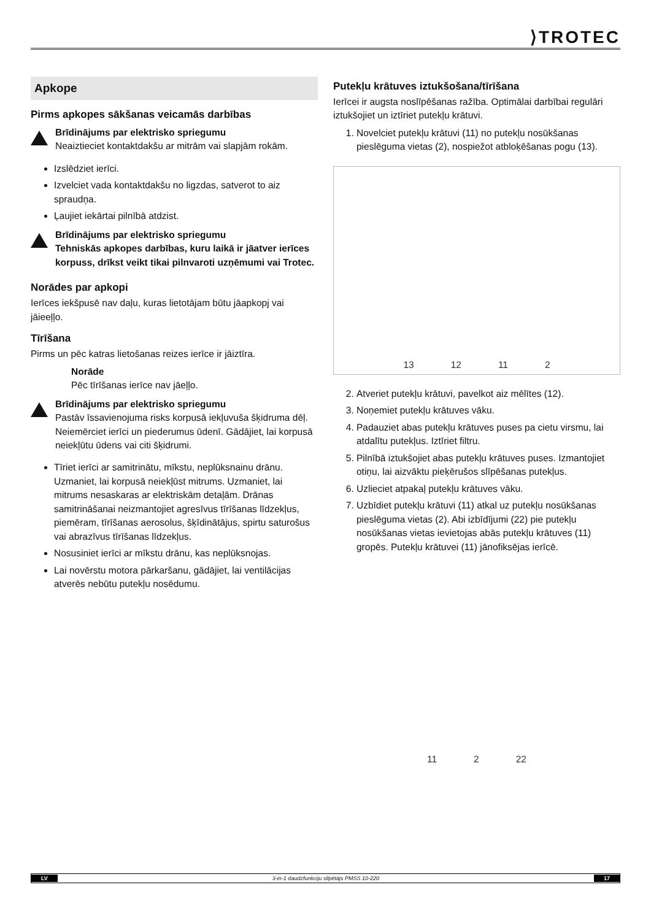⟩TROTEC
Apkope
Pirms apkopes sākšanas veicamās darbības
Brīdinājums par elektrisko spriegumu
Neaiztieciet kontaktdakšu ar mitrām vai slapjām rokām.
Izslēdziet ierīci.
Izvelciet vada kontaktdakšu no ligzdas, satverot to aiz spraudņa.
Ļaujiet iekārtai pilnībā atdzist.
Brīdinājums par elektrisko spriegumu
Tehniskās apkopes darbības, kuru laikā ir jāatver ierīces korpuss, drīkst veikt tikai pilnvaroti uzņēmumi vai Trotec.
Norādes par apkopi
Ierīces iekšpusē nav daļu, kuras lietotājam būtu jāapkopj vai jāieeļļo.
Tīrīšana
Pirms un pēc katras lietošanas reizes ierīce ir jāiztīra.
Norāde
Pēc tīrīšanas ierīce nav jāeļļo.
Brīdinājums par elektrisko spriegumu
Pastāv īssavienojuma risks korpusā iekļuvuša šķidruma dēļ.
Neiemērciet ierīci un piederumus ūdenī. Gādājiet, lai korpusā neiekļūtu ūdens vai citi šķidrumi.
Tīriet ierīci ar samitrinātu, mīkstu, neplūksnainu drānu. Uzmaniet, lai korpusā neiekļūst mitrums. Uzmaniet, lai mitrums nesaskaras ar elektriskām detaļām. Drānas samitrināšanai neizmantojiet agresīvus tīrīšanas līdzekļus, piemēram, tīrīšanas aerosolus, šķīdinātājus, spirtu saturošus vai abrazīvus tīrīšanas līdzekļus.
Nosusiniet ierīci ar mīkstu drānu, kas neplūksnojas.
Lai novērstu motora pārkaršanu, gādājiet, lai ventilācijas atverēs nebūtu putekļu nosēdumu.
Putekļu krātuves iztukšošana/tīrīšana
Ierīcei ir augsta noslīpēšanas ražība. Optimālai darbībai regulāri iztukšojiet un iztīriet putekļu krātuvi.
1. Novelciet putekļu krātuvi (11) no putekļu nosūkšanas pieslēguma vietas (2), nospiežot atbloķēšanas pogu (13).
13 12 11 2
2. Atveriet putekļu krātuvi, pavelkot aiz mēlītes (12).
3. Noņemiet putekļu krātuves vāku.
4. Padauziet abas putekļu krātuves puses pa cietu virsmu, lai atdalītu putekļus. Iztīriet filtru.
5. Pilnībā iztukšojiet abas putekļu krātuves puses. Izmantojiet otiņu, lai aizvāktu pieķērušos slīpēšanas putekļus.
6. Uzlieciet atpakaļ putekļu krātuves vāku.
7. Uzbīdiet putekļu krātuvi (11) atkal uz putekļu nosūkšanas pieslēguma vietas (2). Abi izbīdījumi (22) pie putekļu nosūkšanas vietas ievietojas abās putekļu krātuves (11) gropēs. Putekļu krātuvei (11) jānofiksējas ierīcē.
11 2 22
LV 3-in-1 daudzfunkciju slīpētājs PMSS 10-220 17